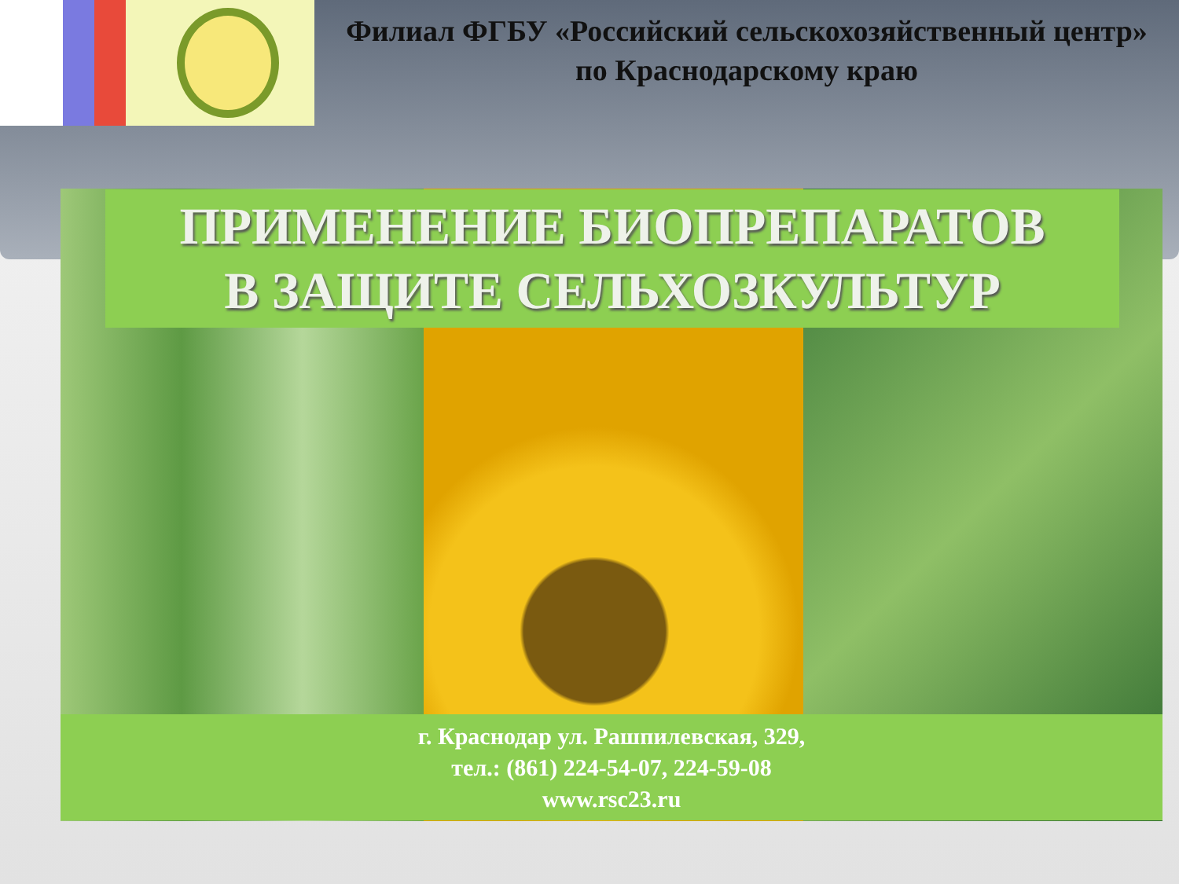Филиал ФГБУ «Российский сельскохозяйственный центр» по Краснодарскому краю
ПРИМЕНЕНИЕ БИОПРЕПАРАТОВ
В ЗАЩИТЕ СЕЛЬХОЗКУЛЬТУР
г. Краснодар ул. Рашпилевская, 329,
тел.: (861) 224-54-07, 224-59-08
www.rsc23.ru